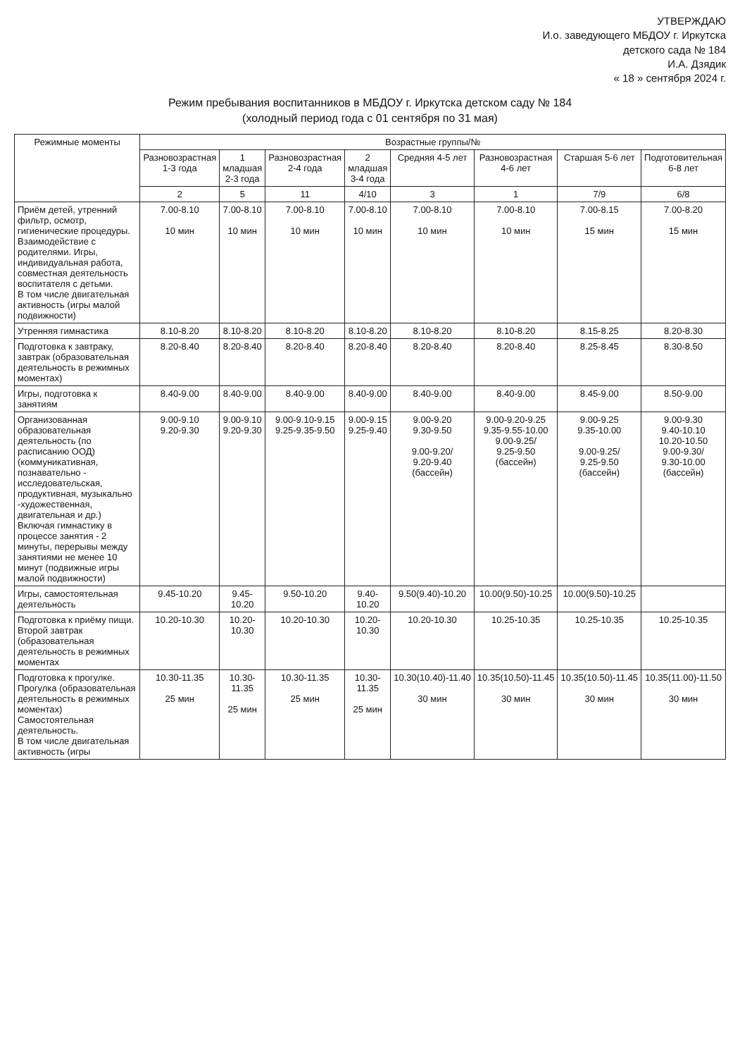УТВЕРЖДАЮ
И.о. заведующего МБДОУ г. Иркутска
детского сада № 184
И.А. Дзядик
« 18 » сентября 2024 г.
Режим пребывания воспитанников в МБДОУ г. Иркутска детском саду № 184
(холодный период года с 01 сентября по 31 мая)
| Режимные моменты | Возрастные группы/№ | | | | | | | |
| --- | --- | --- | --- | --- | --- | --- | --- | --- |
| | Разновозрастная 1-3 года | 1 младшая 2-3 года | Разновозрастная 2-4 года | 2 младшая 3-4 года | Средняя 4-5 лет | Разновозрастная 4-6 лет | Старшая 5-6 лет | Подготовительная 6-8 лет |
| | 2 | 5 | 11 | 4/10 | 3 | 1 | 7/9 | 6/8 |
| Приём детей, утренний фильтр, осмотр, гигиенические процедуры. Взаимодействие с родителями. Игры, индивидуальная работа, совместная деятельность воспитателя с детьми. В том числе двигательная активность (игры малой подвижности) | 7.00-8.10 10 мин | 7.00-8.10 10 мин | 7.00-8.10 10 мин | 7.00-8.10 10 мин | 7.00-8.10 10 мин | 7.00-8.10 10 мин | 7.00-8.15 15 мин | 7.00-8.20 15 мин |
| Утренняя гимнастика | 8.10-8.20 | 8.10-8.20 | 8.10-8.20 | 8.10-8.20 | 8.10-8.20 | 8.10-8.20 | 8.15-8.25 | 8.20-8.30 |
| Подготовка к завтраку, завтрак (образовательная деятельность в режимных моментах) | 8.20-8.40 | 8.20-8.40 | 8.20-8.40 | 8.20-8.40 | 8.20-8.40 | 8.20-8.40 | 8.25-8.45 | 8.30-8.50 |
| Игры, подготовка к занятиям | 8.40-9.00 | 8.40-9.00 | 8.40-9.00 | 8.40-9.00 | 8.40-9.00 | 8.40-9.00 | 8.45-9.00 | 8.50-9.00 |
| Организованная образовательная деятельность (по расписанию ООД) (коммуникативная, познавательно - исследовательская, продуктивная, музыкально -художественная, двигательная и др.) Включая гимнастику в процессе занятия - 2 минуты, перерывы между занятиями не менее 10 минут (подвижные игры малой подвижности) | 9.00-9.10 9.20-9.30 | 9.00-9.10 9.20-9.30 | 9.00-9.10-9.15 9.25-9.35-9.50 | 9.00-9.15 9.25-9.40 | 9.00-9.20 9.30-9.50 9.00-9.20/ 9.20-9.40 (бассейн) | 9.00-9.20-9.25 9.35-9.55-10.00 9.00-9.25/ 9.25-9.50 (бассейн) | 9.00-9.25 9.35-10.00 9.00-9.25/ 9.25-9.50 (бассейн) | 9.00-9.30 9.40-10.10 10.20-10.50 9.00-9.30/ 9.30-10.00 (бассейн) |
| Игры, самостоятельная деятельность | 9.45-10.20 | 9.45-10.20 | 9.50-10.20 | 9.40-10.20 | 9.50(9.40)-10.20 | 10.00(9.50)-10.25 | 10.00(9.50)-10.25 | |
| Подготовка к приёму пищи. Второй завтрак (образовательная деятельность в режимных моментах | 10.20-10.30 | 10.20-10.30 | 10.20-10.30 | 10.20-10.30 | 10.20-10.30 | 10.25-10.35 | 10.25-10.35 | 10.25-10.35 |
| Подготовка к прогулке. Прогулка (образовательная деятельность в режимных моментах) Самостоятельная деятельность. В том числе двигательная активность (игры | 10.30-11.35 25 мин | 10.30-11.35 25 мин | 10.30-11.35 25 мин | 10.30-11.35 25 мин | 10.30(10.40)-11.40 30 мин | 10.35(10.50)-11.45 30 мин | 10.35(10.50)-11.45 30 мин | 10.35(11.00)-11.50 30 мин |